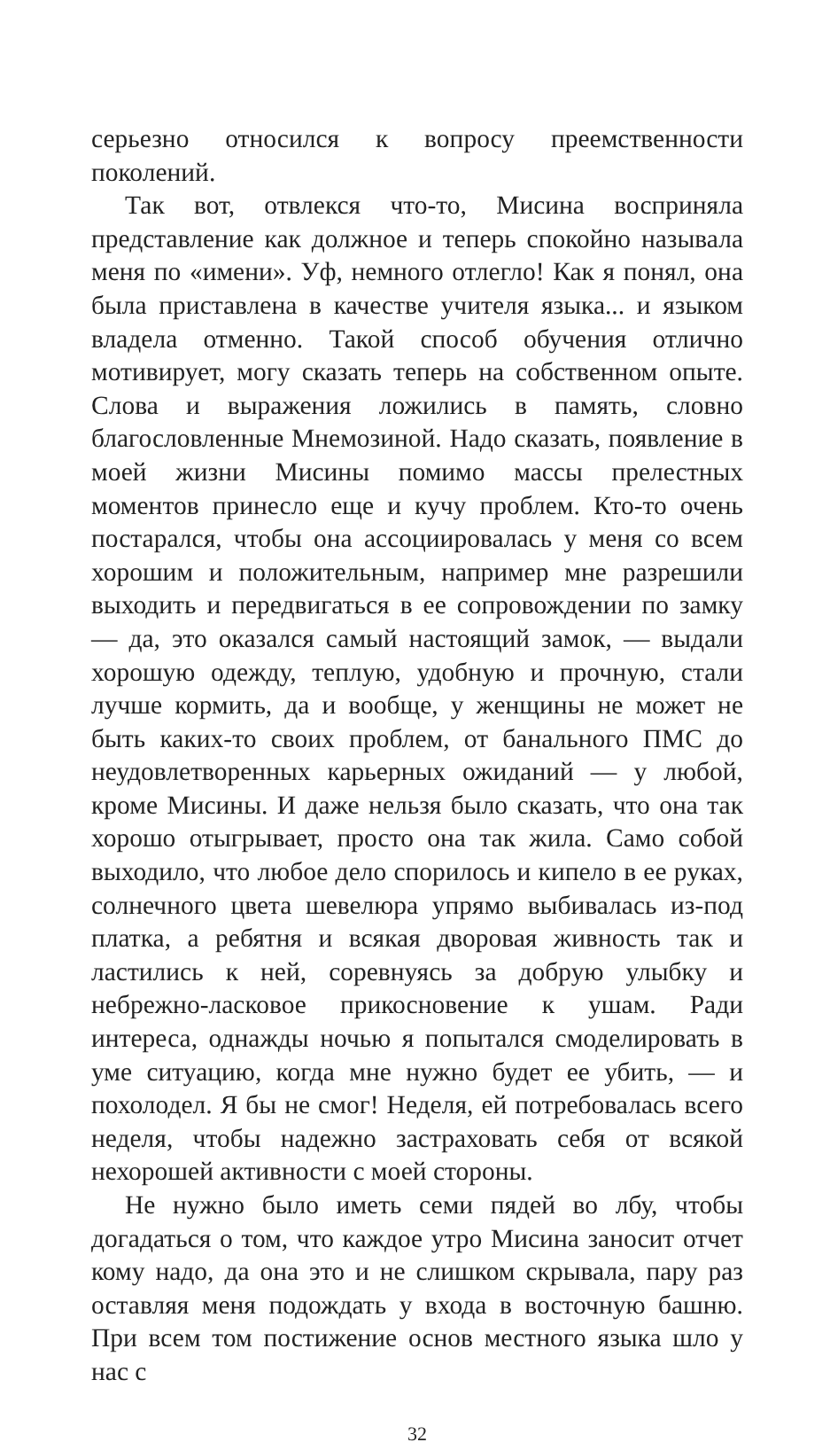серьезно относился к вопросу преемственности поколений.
Так вот, отвлекся что-то, Мисина восприняла представление как должное и теперь спокойно называла меня по «имени». Уф, немного отлегло! Как я понял, она была приставлена в качестве учителя языка... и языком владела отменно. Такой способ обучения отлично мотивирует, могу сказать теперь на собственном опыте. Слова и выражения ложились в память, словно благословленные Мнемозиной. Надо сказать, появление в моей жизни Мисины помимо массы прелестных моментов принесло еще и кучу проблем. Кто-то очень постарался, чтобы она ассоциировалась у меня со всем хорошим и положительным, например мне разрешили выходить и передвигаться в ее сопровождении по замку — да, это оказался самый настоящий замок, — выдали хорошую одежду, теплую, удобную и прочную, стали лучше кормить, да и вообще, у женщины не может не быть каких-то своих проблем, от банального ПМС до неудовлетворенных карьерных ожиданий — у любой, кроме Мисины. И даже нельзя было сказать, что она так хорошо отыгрывает, просто она так жила. Само собой выходило, что любое дело спорилось и кипело в ее руках, солнечного цвета шевелюра упрямо выбивалась из-под платка, а ребятня и всякая дворовая живность так и ластились к ней, соревнуясь за добрую улыбку и небрежно-ласковое прикосновение к ушам. Ради интереса, однажды ночью я попытался смоделировать в уме ситуацию, когда мне нужно будет ее убить, — и похолодел. Я бы не смог! Неделя, ей потребовалась всего неделя, чтобы надежно застраховать себя от всякой нехорошей активности с моей стороны.
Не нужно было иметь семи пядей во лбу, чтобы догадаться о том, что каждое утро Мисина заносит отчет кому надо, да она это и не слишком скрывала, пару раз оставляя меня подождать у входа в восточную башню. При всем том постижение основ местного языка шло у нас с
32